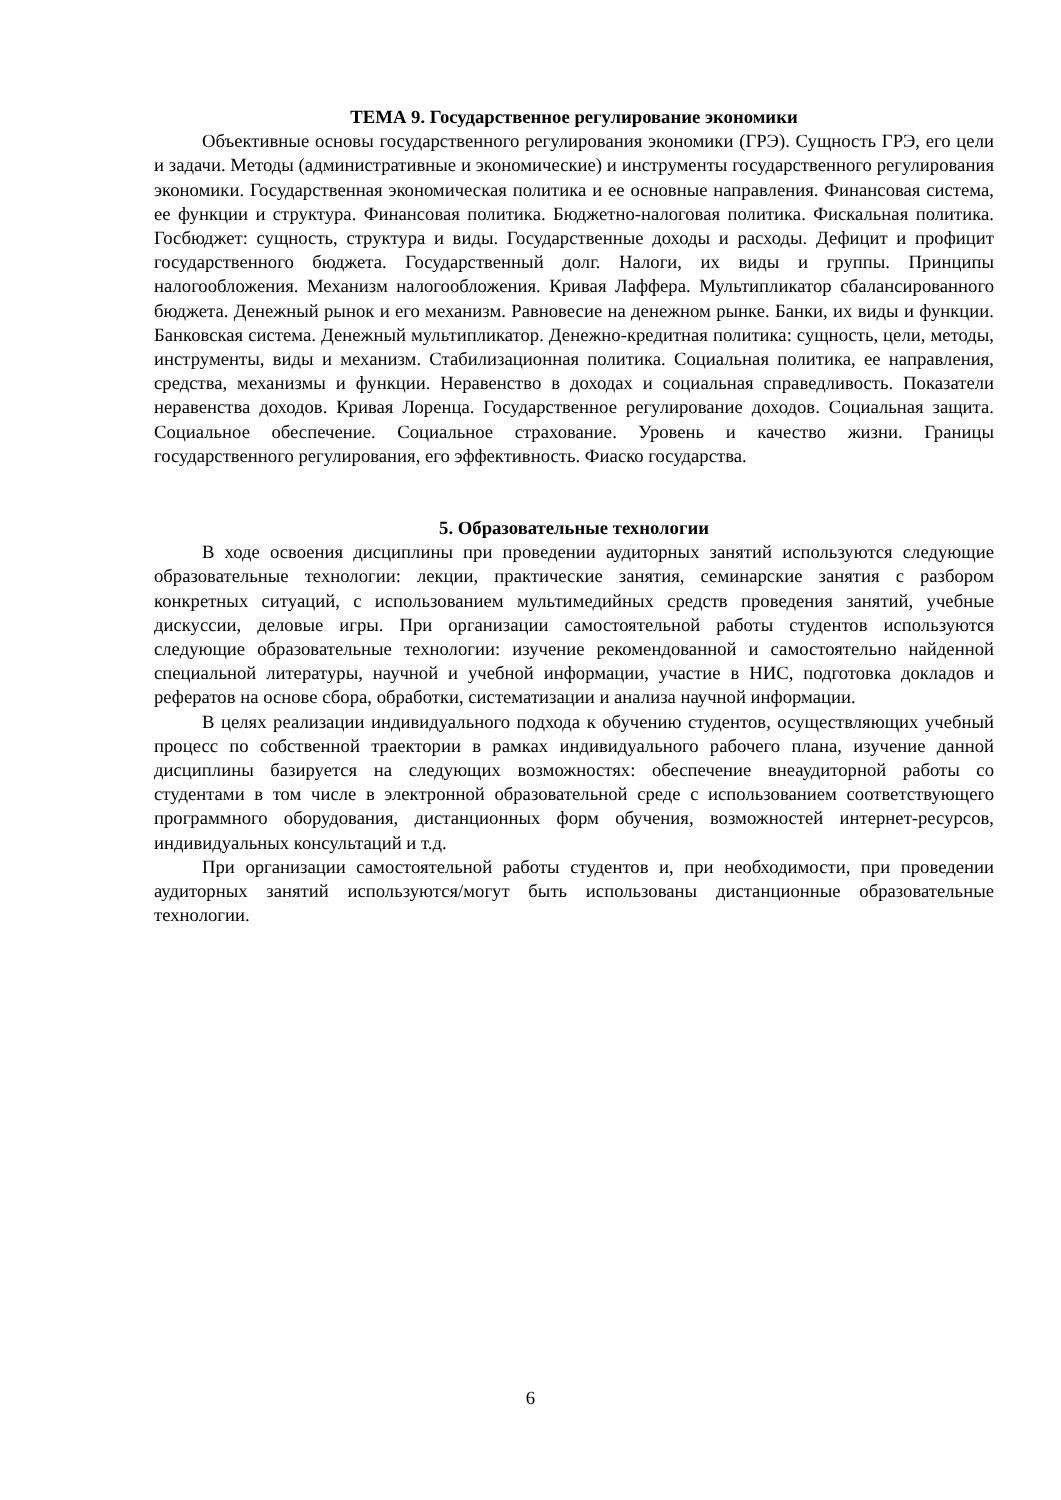ТЕМА 9. Государственное регулирование экономики
Объективные основы государственного регулирования экономики (ГРЭ). Сущность ГРЭ, его цели и задачи. Методы (административные и экономические) и инструменты государственного регулирования экономики. Государственная экономическая политика и ее основные направления. Финансовая система, ее функции и структура. Финансовая политика. Бюджетно-налоговая политика. Фискальная политика. Госбюджет: сущность, структура и виды. Государственные доходы и расходы. Дефицит и профицит государственного бюджета. Государственный долг. Налоги, их виды и группы. Принципы налогообложения. Механизм налогообложения. Кривая Лаффера. Мультипликатор сбалансированного бюджета. Денежный рынок и его механизм. Равновесие на денежном рынке. Банки, их виды и функции. Банковская система. Денежный мультипликатор. Денежно-кредитная политика: сущность, цели, методы, инструменты, виды и механизм. Стабилизационная политика. Социальная политика, ее направления, средства, механизмы и функции. Неравенство в доходах и социальная справедливость. Показатели неравенства доходов. Кривая Лоренца. Государственное регулирование доходов. Социальная защита. Социальное обеспечение. Социальное страхование. Уровень и качество жизни. Границы государственного регулирования, его эффективность. Фиаско государства.
5. Образовательные технологии
В ходе освоения дисциплины при проведении аудиторных занятий используются следующие образовательные технологии: лекции, практические занятия, семинарские занятия с разбором конкретных ситуаций, с использованием мультимедийных средств проведения занятий, учебные дискуссии, деловые игры. При организации самостоятельной работы студентов используются следующие образовательные технологии: изучение рекомендованной и самостоятельно найденной специальной литературы, научной и учебной информации, участие в НИС, подготовка докладов и рефератов на основе сбора, обработки, систематизации и анализа научной информации.
В целях реализации индивидуального подхода к обучению студентов, осуществляющих учебный процесс по собственной траектории в рамках индивидуального рабочего плана, изучение данной дисциплины базируется на следующих возможностях: обеспечение внеаудиторной работы со студентами в том числе в электронной образовательной среде с использованием соответствующего программного оборудования, дистанционных форм обучения, возможностей интернет-ресурсов, индивидуальных консультаций и т.д.
При организации самостоятельной работы студентов и, при необходимости, при проведении аудиторных занятий используются/могут быть использованы дистанционные образовательные технологии.
6